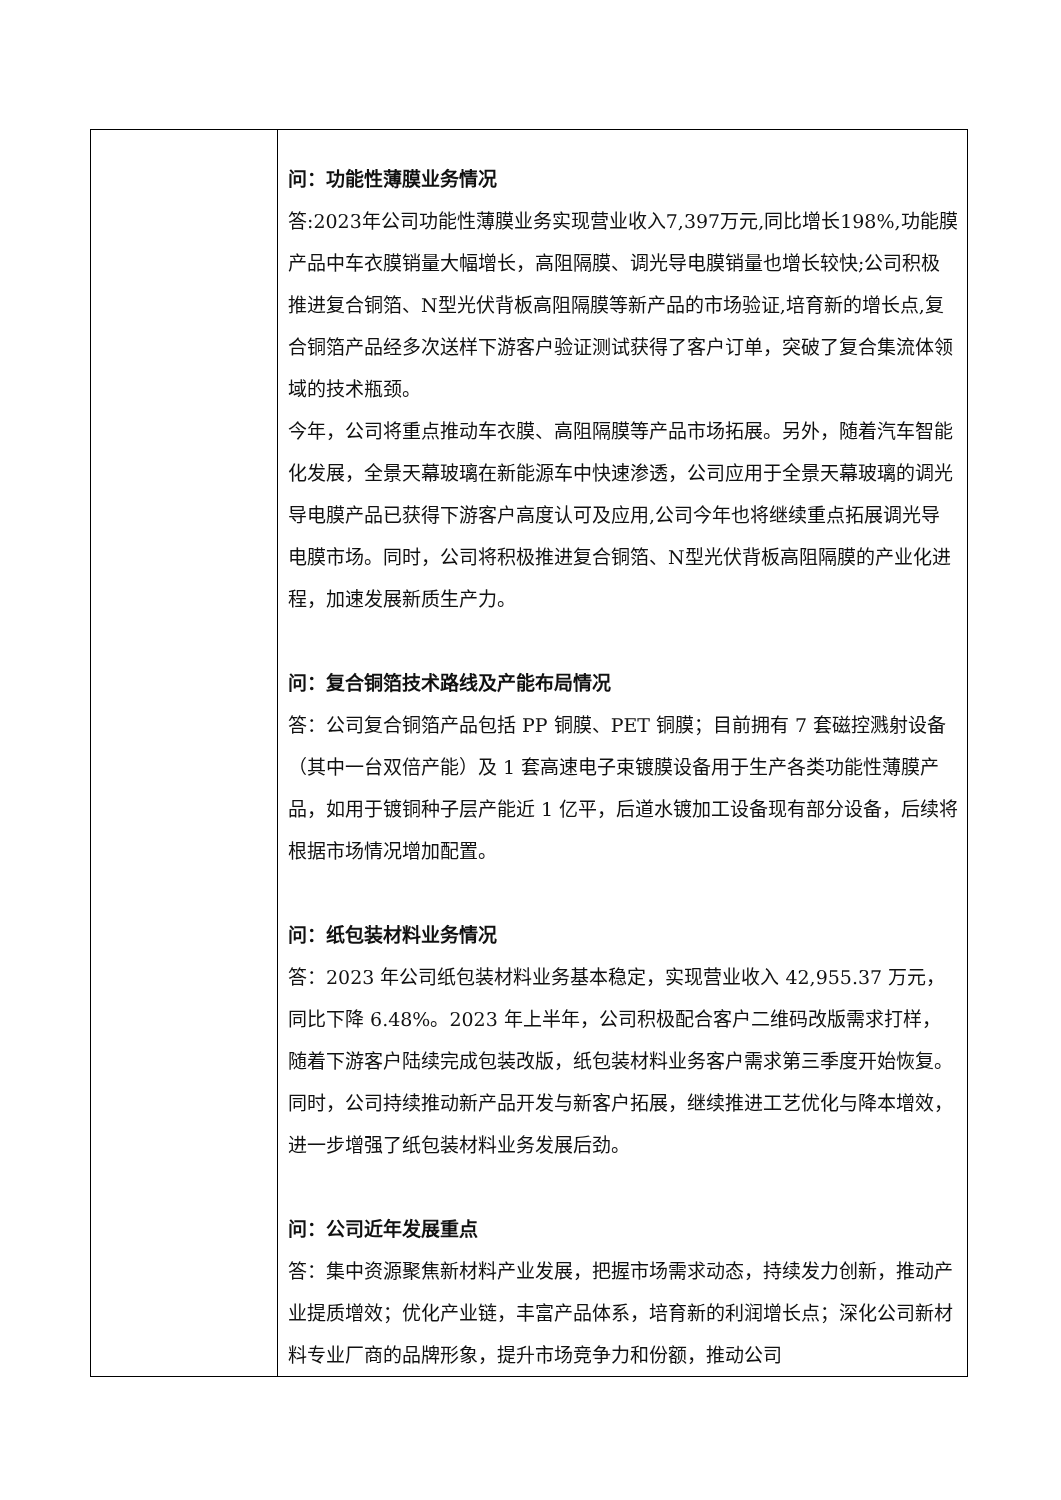| | 问：功能性薄膜业务情况 答:2023年公司功能性薄膜业务实现营业收入7,397万元,同比增长198%,功能膜产品中车衣膜销量大幅增长，高阻隔膜、调光导电膜销量也增长较快;公司积极推进复合铜箔、N型光伏背板高阻隔膜等新产品的市场验证,培育新的增长点,复合铜箔产品经多次送样下游客户验证测试获得了客户订单，突破了复合集流体领域的技术瓶颈。 今年，公司将重点推动车衣膜、高阻隔膜等产品市场拓展。另外，随着汽车智能化发展，全景天幕玻璃在新能源车中快速渗透，公司应用于全景天幕玻璃的调光导电膜产品已获得下游客户高度认可及应用,公司今年也将继续重点拓展调光导电膜市场。同时，公司将积极推进复合铜箔、N型光伏背板高阻隔膜的产业化进程，加速发展新质生产力。 问：复合铜箔技术路线及产能布局情况 答：公司复合铜箔产品包括 PP 铜膜、PET 铜膜；目前拥有 7 套磁控溅射设备（其中一台双倍产能）及 1 套高速电子束镀膜设备用于生产各类功能性薄膜产品，如用于镀铜种子层产能近 1 亿平，后道水镀加工设备现有部分设备，后续将根据市场情况增加配置。 问：纸包装材料业务情况 答：2023 年公司纸包装材料业务基本稳定，实现营业收入 42,955.37 万元，同比下降 6.48%。2023 年上半年，公司积极配合客户二维码改版需求打样，随着下游客户陆续完成包装改版，纸包装材料业务客户需求第三季度开始恢复。同时，公司持续推动新产品开发与新客户拓展，继续推进工艺优化与降本增效，进一步增强了纸包装材料业务发展后劲。 问：公司近年发展重点 答：集中资源聚焦新材料产业发展，把握市场需求动态，持续发力创新，推动产业提质增效；优化产业链，丰富产品体系，培育新的利润增长点；深化公司新材料专业厂商的品牌形象，提升市场竞争力和份额，推动公司 |